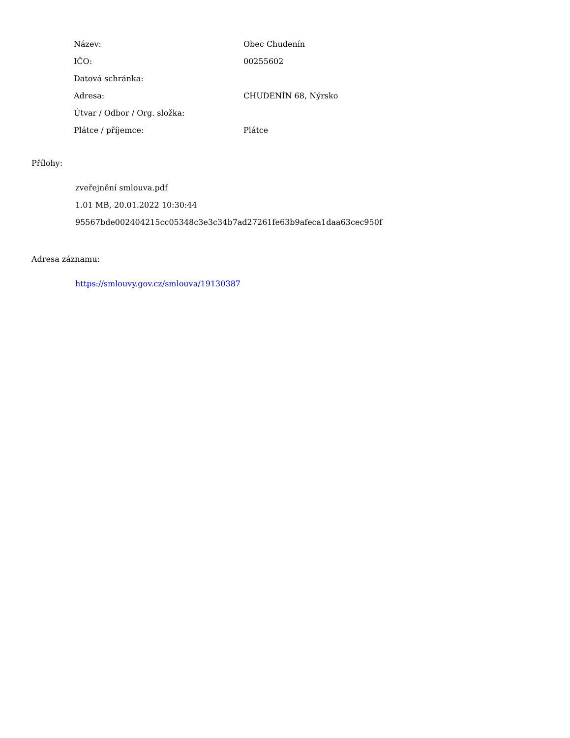| Název: | Obec Chudenín |
| IČO: | 00255602 |
| Datová schránka: | |
| Adresa: | CHUDENÍN 68, Nýrsko |
| Útvar / Odbor / Org. složka: | |
| Plátce / příjemce: | Plátce |
Přílohy:
zveřejnění smlouva.pdf
1.01 MB, 20.01.2022 10:30:44
95567bde002404215cc05348c3e3c34b7ad27261fe63b9afeca1daa63cec950f
Adresa záznamu:
https://smlouvy.gov.cz/smlouva/19130387